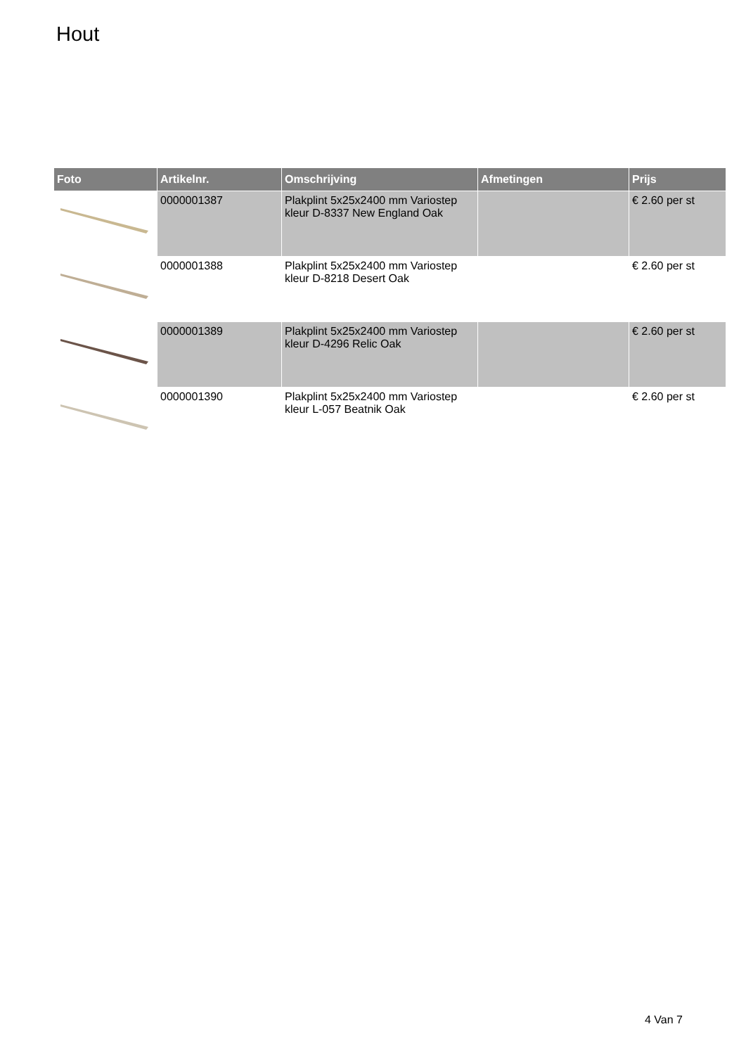Hout
| Foto | Artikelnr. | Omschrijving | Afmetingen | Prijs |
| --- | --- | --- | --- | --- |
| | 0000001387 | Plakplint 5x25x2400 mm Variostep kleur D-8337 New England Oak | | € 2.60 per st |
| | 0000001388 | Plakplint 5x25x2400 mm Variostep kleur D-8218 Desert Oak | | € 2.60 per st |
| | 0000001389 | Plakplint 5x25x2400 mm Variostep kleur D-4296 Relic Oak | | € 2.60 per st |
| | 0000001390 | Plakplint 5x25x2400 mm Variostep kleur L-057 Beatnik Oak | | € 2.60 per st |
4 Van 7